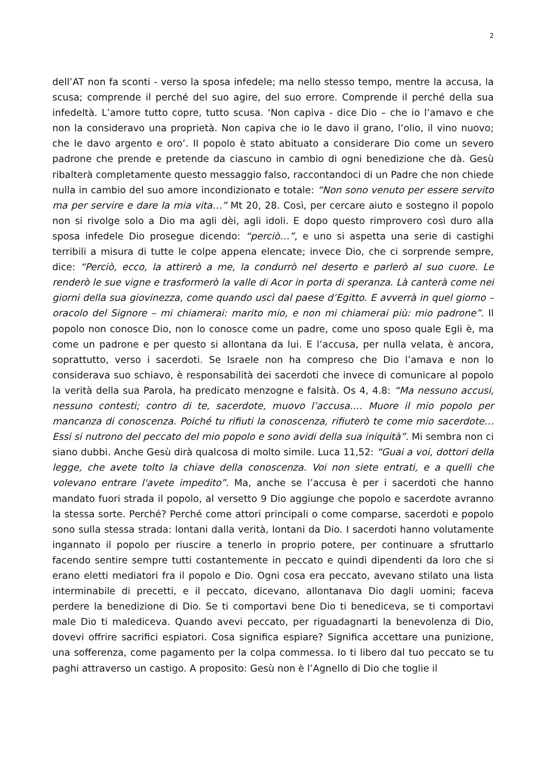2
dell’AT non fa sconti - verso la sposa infedele; ma nello stesso tempo, mentre la accusa, la scusa; comprende il perché del suo agire, del suo errore. Comprende il perché della sua infedeltà. L’amore tutto copre, tutto scusa. ‘Non capiva - dice Dio – che io l’amavo e che non la consideravo una proprietà. Non capiva che io le davo il grano, l’olio, il vino nuovo; che le davo argento e oro’. Il popolo è stato abituato a considerare Dio come un severo padrone che prende e pretende da ciascuno in cambio di ogni benedizione che dà. Gesù ribalterà completamente questo messaggio falso, raccontandoci di un Padre che non chiede nulla in cambio del suo amore incondizionato e totale: “Non sono venuto per essere servito ma per servire e dare la mia vita…” Mt 20, 28. Così, per cercare aiuto e sostegno il popolo non si rivolge solo a Dio ma agli dèi, agli idoli. E dopo questo rimprovero così duro alla sposa infedele Dio prosegue dicendo: “perciò…”, e uno si aspetta una serie di castighi terribili a misura di tutte le colpe appena elencate; invece Dio, che ci sorprende sempre, dice: “Perciò, ecco, la attirerò a me, la condurrò nel deserto e parlerò al suo cuore. Le renderò le sue vigne e trasformerò la valle di Acor in porta di speranza. Là canterà come nei giorni della sua giovinezza, come quando uscì dal paese d’Egitto. E avverrà in quel giorno – oracolo del Signore – mi chiamerai: marito mio, e non mi chiamerai più: mio padrone”. Il popolo non conosce Dio, non lo conosce come un padre, come uno sposo quale Egli è, ma come un padrone e per questo si allontana da lui. E l’accusa, per nulla velata, è ancora, soprattutto, verso i sacerdoti. Se Israele non ha compreso che Dio l’amava e non lo considerava suo schiavo, è responsabilità dei sacerdoti che invece di comunicare al popolo la verità della sua Parola, ha predicato menzogne e falsità. Os 4, 4.8: “Ma nessuno accusi, nessuno contesti; contro di te, sacerdote, muovo l’accusa…. Muore il mio popolo per mancanza di conoscenza. Poiché tu rifiuti la conoscenza, rifiuterò te come mio sacerdote… Essi si nutrono del peccato del mio popolo e sono avidi della sua iniquità”. Mi sembra non ci siano dubbi. Anche Gesù dirà qualcosa di molto simile. Luca 11,52: “Guai a voi, dottori della legge, che avete tolto la chiave della conoscenza. Voi non siete entrati, e a quelli che volevano entrare l'avete impedito”. Ma, anche se l’accusa è per i sacerdoti che hanno mandato fuori strada il popolo, al versetto 9 Dio aggiunge che popolo e sacerdote avranno la stessa sorte. Perché? Perché come attori principali o come comparse, sacerdoti e popolo sono sulla stessa strada: lontani dalla verità, lontani da Dio. I sacerdoti hanno volutamente ingannato il popolo per riuscire a tenerlo in proprio potere, per continuare a sfruttarlo facendo sentire sempre tutti costantemente in peccato e quindi dipendenti da loro che si erano eletti mediatori fra il popolo e Dio. Ogni cosa era peccato, avevano stilato una lista interminabile di precetti, e il peccato, dicevano, allontanava Dio dagli uomini; faceva perdere la benedizione di Dio. Se ti comportavi bene Dio ti benediceva, se ti comportavi male Dio ti malediceva. Quando avevi peccato, per riguadagnarti la benevolenza di Dio, dovevi offrire sacrifici espiatori. Cosa significa espiare? Significa accettare una punizione, una sofferenza, come pagamento per la colpa commessa. Io ti libero dal tuo peccato se tu paghi attraverso un castigo. A proposito: Gesù non è l’Agnello di Dio che toglie il